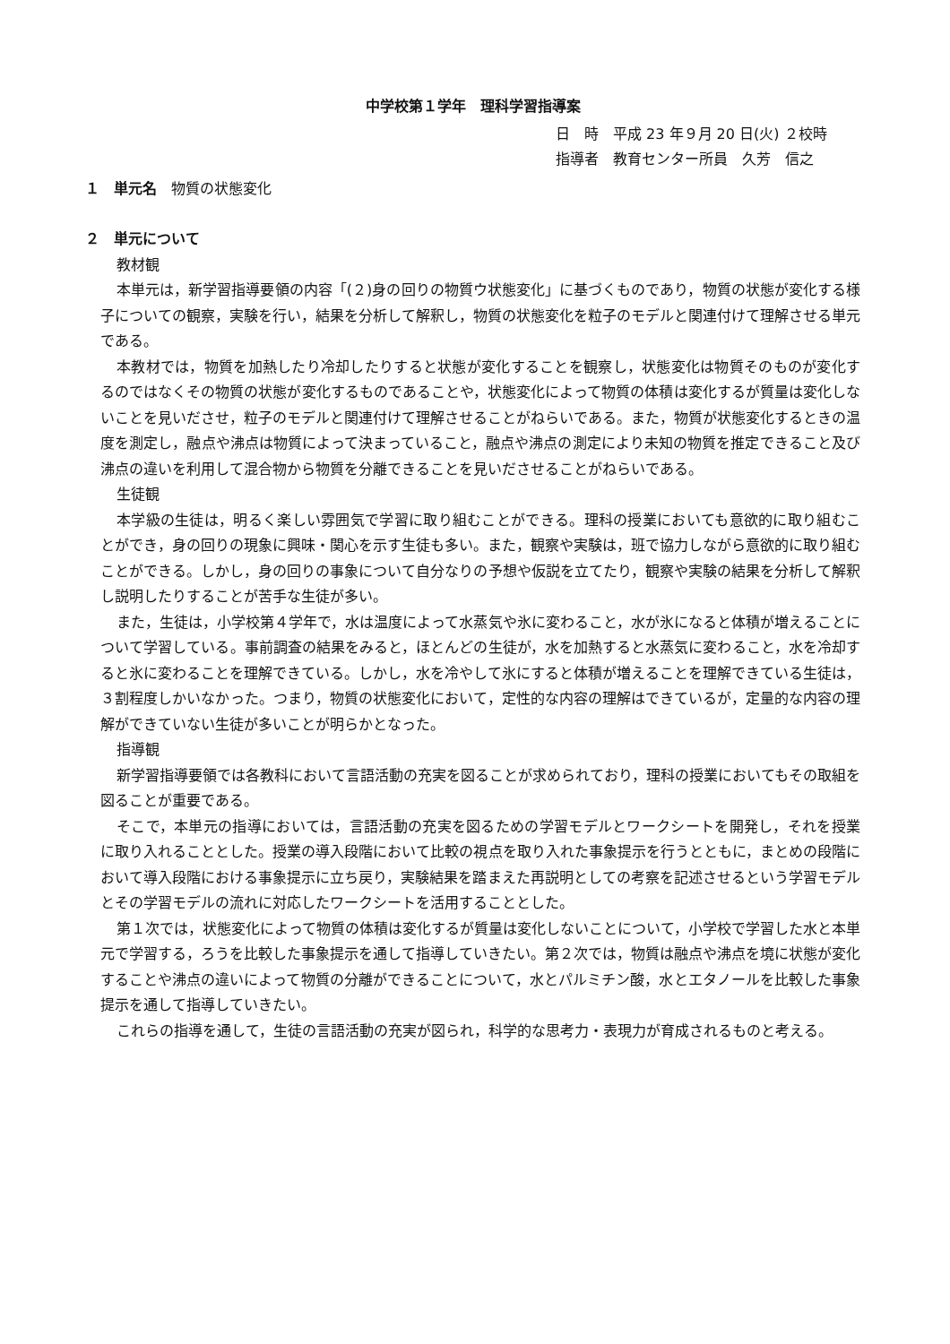中学校第１学年　理科学習指導案
日　時　平成 23 年９月 20 日(火) ２校時
指導者　教育センター所員　久芳　信之
１　単元名　物質の状態変化
２　単元について
教材観
本単元は，新学習指導要領の内容「(２)身の回りの物質ウ状態変化」に基づくものであり，物質の状態が変化する様子についての観察，実験を行い，結果を分析して解釈し，物質の状態変化を粒子のモデルと関連付けて理解させる単元である。
本教材では，物質を加熱したり冷却したりすると状態が変化することを観察し，状態変化は物質そのものが変化するのではなくその物質の状態が変化するものであることや，状態変化によって物質の体積は変化するが質量は変化しないことを見いださせ，粒子のモデルと関連付けて理解させることがねらいである。また，物質が状態変化するときの温度を測定し，融点や沸点は物質によって決まっていること，融点や沸点の測定により未知の物質を推定できること及び沸点の違いを利用して混合物から物質を分離できることを見いださせることがねらいである。
生徒観
本学級の生徒は，明るく楽しい雰囲気で学習に取り組むことができる。理科の授業においても意欲的に取り組むことができ，身の回りの現象に興味・関心を示す生徒も多い。また，観察や実験は，班で協力しながら意欲的に取り組むことができる。しかし，身の回りの事象について自分なりの予想や仮説を立てたり，観察や実験の結果を分析して解釈し説明したりすることが苦手な生徒が多い。
また，生徒は，小学校第４学年で，水は温度によって水蒸気や氷に変わること，水が氷になると体積が増えることについて学習している。事前調査の結果をみると，ほとんどの生徒が，水を加熱すると水蒸気に変わること，水を冷却すると氷に変わることを理解できている。しかし，水を冷やして氷にすると体積が増えることを理解できている生徒は，３割程度しかいなかった。つまり，物質の状態変化において，定性的な内容の理解はできているが，定量的な内容の理解ができていない生徒が多いことが明らかとなった。
指導観
新学習指導要領では各教科において言語活動の充実を図ることが求められており，理科の授業においてもその取組を図ることが重要である。
そこで，本単元の指導においては，言語活動の充実を図るための学習モデルとワークシートを開発し，それを授業に取り入れることとした。授業の導入段階において比較の視点を取り入れた事象提示を行うとともに，まとめの段階において導入段階における事象提示に立ち戻り，実験結果を踏まえた再説明としての考察を記述させるという学習モデルとその学習モデルの流れに対応したワークシートを活用することとした。
第１次では，状態変化によって物質の体積は変化するが質量は変化しないことについて，小学校で学習した水と本単元で学習する，ろうを比較した事象提示を通して指導していきたい。第２次では，物質は融点や沸点を境に状態が変化することや沸点の違いによって物質の分離ができることについて，水とパルミチン酸，水とエタノールを比較した事象提示を通して指導していきたい。
これらの指導を通して，生徒の言語活動の充実が図られ，科学的な思考力・表現力が育成されるものと考える。